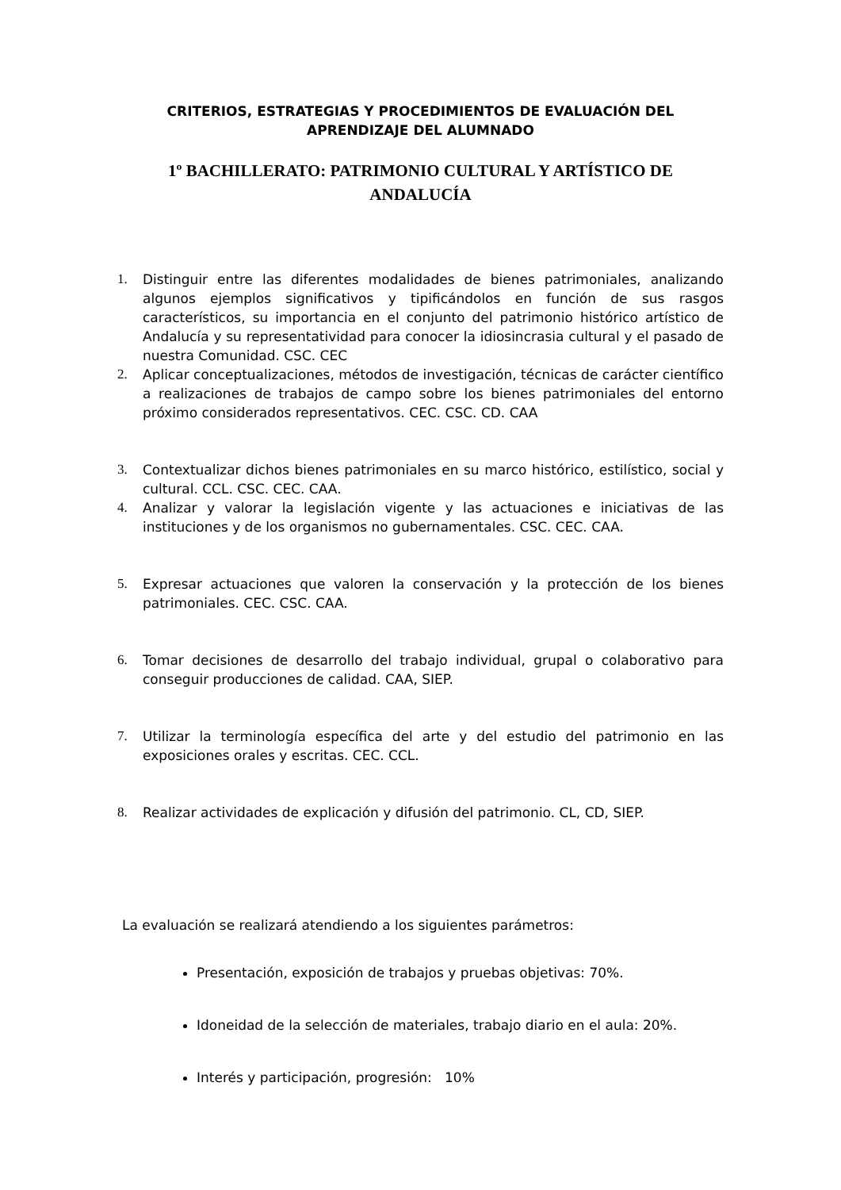CRITERIOS, ESTRATEGIAS Y PROCEDIMIENTOS DE EVALUACIÓN DEL APRENDIZAJE DEL ALUMNADO
1º BACHILLERATO: PATRIMONIO CULTURAL Y ARTÍSTICO DE ANDALUCÍA
1. Distinguir entre las diferentes modalidades de bienes patrimoniales, analizando algunos ejemplos significativos y tipificándolos en función de sus rasgos característicos, su importancia en el conjunto del patrimonio histórico artístico de Andalucía y su representatividad para conocer la idiosincrasia cultural y el pasado de nuestra Comunidad. CSC. CEC
2. Aplicar conceptualizaciones, métodos de investigación, técnicas de carácter científico a realizaciones de trabajos de campo sobre los bienes patrimoniales del entorno próximo considerados representativos. CEC. CSC. CD. CAA
3. Contextualizar dichos bienes patrimoniales en su marco histórico, estilístico, social y cultural. CCL. CSC. CEC. CAA.
4. Analizar y valorar la legislación vigente y las actuaciones e iniciativas de las instituciones y de los organismos no gubernamentales. CSC. CEC. CAA.
5. Expresar actuaciones que valoren la conservación y la protección de los bienes patrimoniales. CEC. CSC. CAA.
6. Tomar decisiones de desarrollo del trabajo individual, grupal o colaborativo para conseguir producciones de calidad. CAA, SIEP.
7. Utilizar la terminología específica del arte y del estudio del patrimonio en las exposiciones orales y escritas. CEC. CCL.
8. Realizar actividades de explicación y difusión del patrimonio. CL, CD, SIEP.
La evaluación se realizará atendiendo a los siguientes parámetros:
Presentación, exposición de trabajos y pruebas objetivas: 70%.
Idoneidad de la selección de materiales, trabajo diario en el aula: 20%.
Interés y participación, progresión: 10%